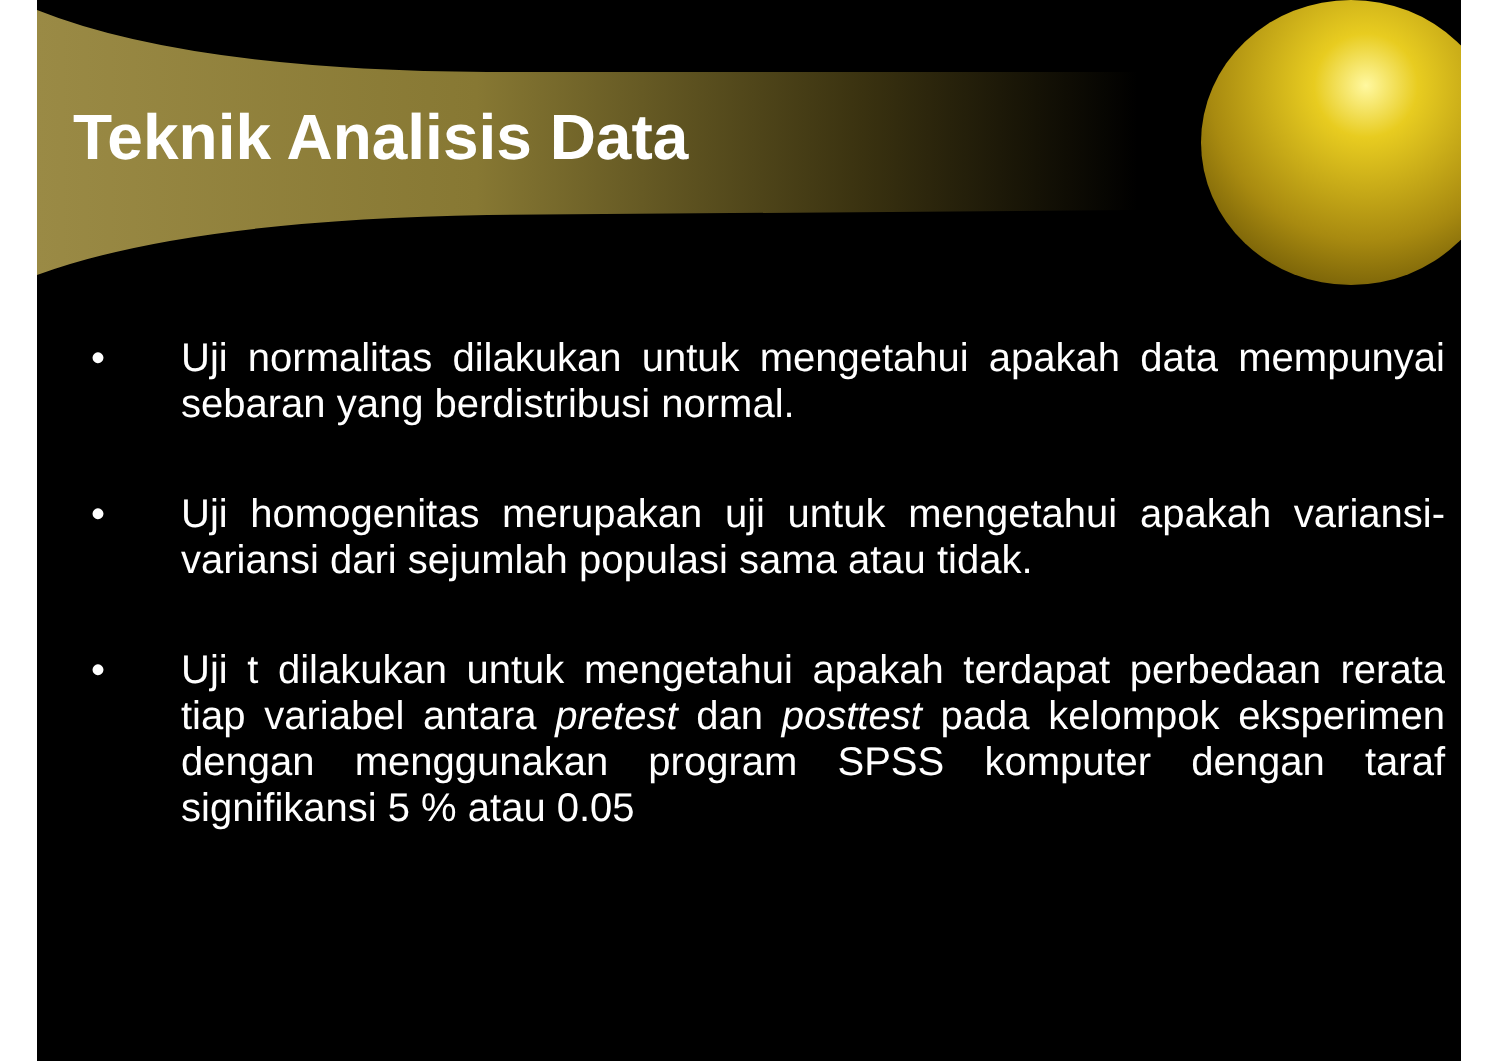Teknik Analisis Data
• Uji normalitas dilakukan untuk mengetahui apakah data mempunyai sebaran yang berdistribusi normal.
• Uji homogenitas merupakan uji untuk mengetahui apakah variansi-variansi dari sejumlah populasi sama atau tidak.
• Uji t dilakukan untuk mengetahui apakah terdapat perbedaan rerata tiap variabel antara pretest dan posttest pada kelompok eksperimen dengan menggunakan program SPSS komputer dengan taraf signifikansi 5 % atau 0.05